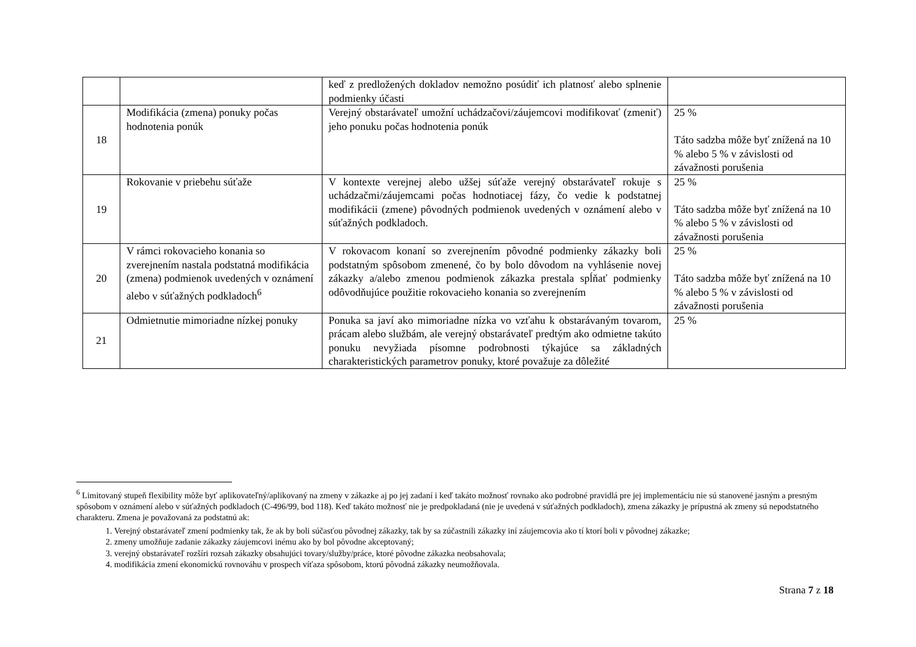| | | keď z predložených dokladov nemožno posúdiť ich platnosť alebo splnenie podmienky účasti | |
| 18 | Modifikácia (zmena) ponuky počas hodnotenia ponúk | Verejný obstarávateľ umožní uchádzačovi/záujemcovi modifikovať (zmeniť) jeho ponuku počas hodnotenia ponúk | 25 % Táto sadzba môže byť znížená na 10 % alebo 5 % v závislosti od závažnosti porušenia |
| 19 | Rokovanie v priebehu súťaže | V kontexte verejnej alebo užšej súťaže verejný obstarávateľ rokuje s uchádzačmi/záujemcami počas hodnotiacej fázy, čo vedie k podstatnej modifikácii (zmene) pôvodných podmienok uvedených v oznámení alebo v súťažných podkladoch. | 25 % Táto sadzba môže byť znížená na 10 % alebo 5 % v závislosti od závažnosti porušenia |
| 20 | V rámci rokovacieho konania so zverejnením nastala podstatná modifikácia (zmena) podmienok uvedených v oznámení alebo v súťažných podkladoch<sup>6</sup> | V rokovacom konaní so zverejnením pôvodné podmienky zákazky boli podstatným spôsobom zmenené, čo by bolo dôvodom na vyhlásenie novej zákazky a/alebo zmenou podmienok zákazka prestala spĺňať podmienky odôvodňujúce použitie rokovacieho konania so zverejnením | 25 % Táto sadzba môže byť znížená na 10 % alebo 5 % v závislosti od závažnosti porušenia |
| 21 | Odmietnutie mimoriadne nízkej ponuky | Ponuka sa javí ako mimoriadne nízka vo vzťahu k obstarávaným tovarom, prácam alebo službám, ale verejný obstarávateľ predtým ako odmietne takúto ponuku nevyžiada písomne podrobnosti týkajúce sa základných charakteristických parametrov ponuky, ktoré považuje za dôležité | 25 % |
<sup>6</sup> Limitovaný stupeň flexibility môže byť aplikovateľný/aplikovaný na zmeny v zákazke aj po jej zadaní i keď takáto možnosť rovnako ako podrobné pravidlá pre jej implementáciu nie sú stanovené jasným a presným spôsobom v oznámení alebo v súťažných podkladoch (C-496/99, bod 118). Keď takáto možnosť nie je predpokladaná (nie je uvedená v súťažných podkladoch), zmena zákazky je prípustná ak zmeny sú nepodstatného charakteru. Zmena je považovaná za podstatnú ak:
1. Verejný obstarávateľ zmení podmienky tak, že ak by boli súčasťou pôvodnej zákazky, tak by sa zúčastnili zákazky iní záujemcovia ako tí ktorí boli v pôvodnej zákazke;
2. zmeny umožňuje zadanie zákazky záujemcovi inému ako by bol pôvodne akceptovaný;
3. verejný obstarávateľ rozšíri rozsah zákazky obsahujúci tovary/služby/práce, ktoré pôvodne zákazka neobsahovala;
4. modifikácia zmení ekonomickú rovnováhu v prospech víťaza spôsobom, ktorú pôvodná zákazky neumožňovala.
Strana 7 z 18